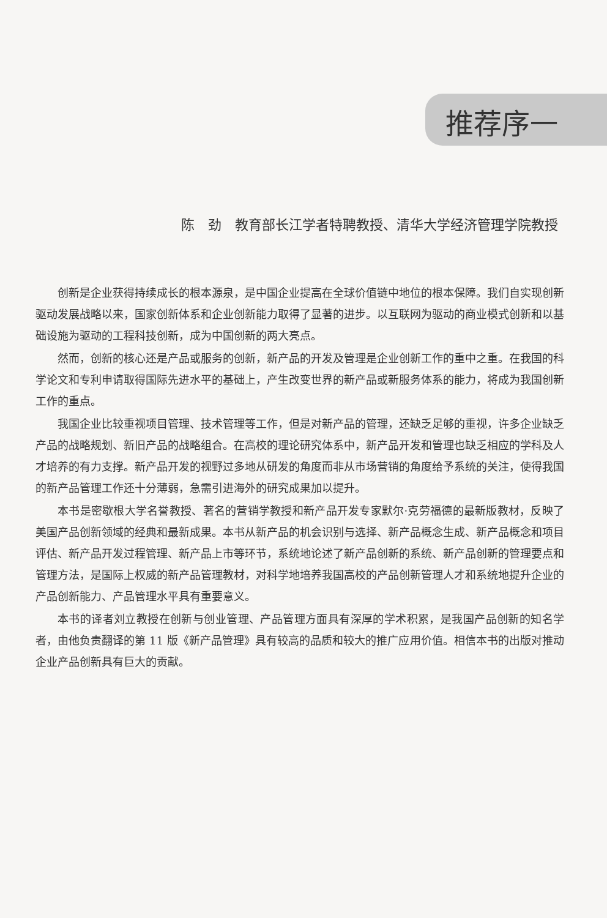推荐序一
陈　劲　教育部长江学者特聘教授、清华大学经济管理学院教授
创新是企业获得持续成长的根本源泉，是中国企业提高在全球价值链中地位的根本保障。我们自实现创新驱动发展战略以来，国家创新体系和企业创新能力取得了显著的进步。以互联网为驱动的商业模式创新和以基础设施为驱动的工程科技创新，成为中国创新的两大亮点。
然而，创新的核心还是产品或服务的创新，新产品的开发及管理是企业创新工作的重中之重。在我国的科学论文和专利申请取得国际先进水平的基础上，产生改变世界的新产品或新服务体系的能力，将成为我国创新工作的重点。
我国企业比较重视项目管理、技术管理等工作，但是对新产品的管理，还缺乏足够的重视，许多企业缺乏产品的战略规划、新旧产品的战略组合。在高校的理论研究体系中，新产品开发和管理也缺乏相应的学科及人才培养的有力支撑。新产品开发的视野过多地从研发的角度而非从市场营销的角度给予系统的关注，使得我国的新产品管理工作还十分薄弱，急需引进海外的研究成果加以提升。
本书是密歇根大学名誉教授、著名的营销学教授和新产品开发专家默尔·克劳福德的最新版教材，反映了美国产品创新领域的经典和最新成果。本书从新产品的机会识别与选择、新产品概念生成、新产品概念和项目评估、新产品开发过程管理、新产品上市等环节，系统地论述了新产品创新的系统、新产品创新的管理要点和管理方法，是国际上权威的新产品管理教材，对科学地培养我国高校的产品创新管理人才和系统地提升企业的产品创新能力、产品管理水平具有重要意义。
本书的译者刘立教授在创新与创业管理、产品管理方面具有深厚的学术积累，是我国产品创新的知名学者，由他负责翻译的第 11 版《新产品管理》具有较高的品质和较大的推广应用价值。相信本书的出版对推动企业产品创新具有巨大的贡献。